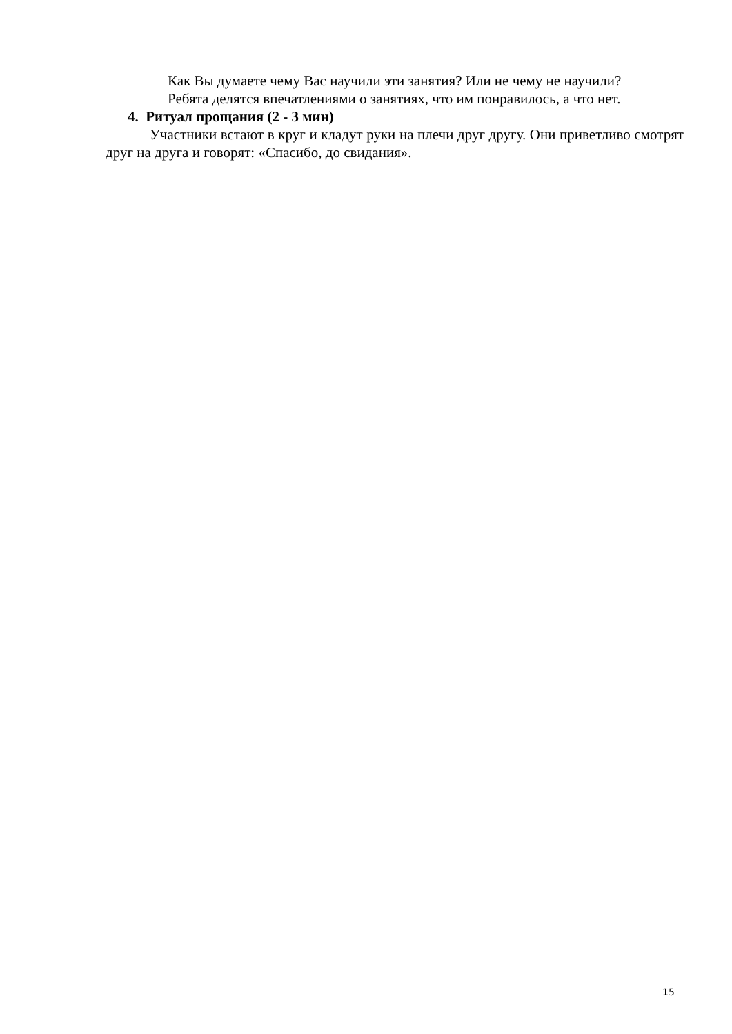Как Вы думаете чему Вас научили эти занятия? Или не чему не научили?
Ребята делятся впечатлениями о занятиях, что им понравилось, а что нет.
4. Ритуал прощания (2 - 3 мин)
Участники встают в круг и кладут руки на плечи друг другу. Они приветливо смотрят друг на друга и говорят: «Спасибо, до свидания».
15